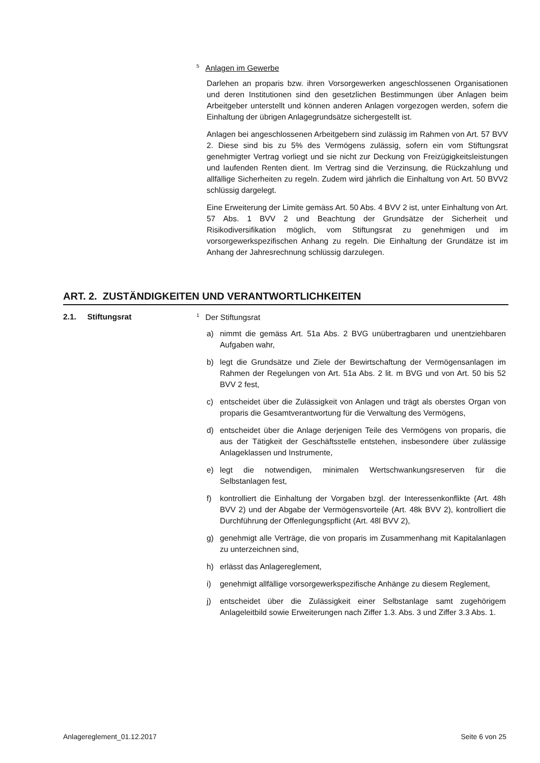<sup>5</sup> Anlagen im Gewerbe
Darlehen an proparis bzw. ihren Vorsorgewerken angeschlossenen Organisationen und deren Institutionen sind den gesetzlichen Bestimmungen über Anlagen beim Arbeitgeber unterstellt und können anderen Anlagen vorgezogen werden, sofern die Einhaltung der übrigen Anlagegrundsätze sichergestellt ist.
Anlagen bei angeschlossenen Arbeitgebern sind zulässig im Rahmen von Art. 57 BVV 2. Diese sind bis zu 5% des Vermögens zulässig, sofern ein vom Stiftungsrat genehmigter Vertrag vorliegt und sie nicht zur Deckung von Freizügigkeitsleistungen und laufenden Renten dient. Im Vertrag sind die Verzinsung, die Rückzahlung und allfällige Sicherheiten zu regeln. Zudem wird jährlich die Einhaltung von Art. 50 BVV2 schlüssig dargelegt.
Eine Erweiterung der Limite gemäss Art. 50 Abs. 4 BVV 2 ist, unter Einhaltung von Art. 57 Abs. 1 BVV 2 und Beachtung der Grundsätze der Sicherheit und Risikodiversifikation möglich, vom Stiftungsrat zu genehmigen und im vorsorgewerkspezifischen Anhang zu regeln. Die Einhaltung der Grundätze ist im Anhang der Jahresrechnung schlüssig darzulegen.
ART. 2. ZUSTÄNDIGKEITEN UND VERANTWORTLICHKEITEN
2.1. Stiftungsrat
<sup>1</sup> Der Stiftungsrat
a) nimmt die gemäss Art. 51a Abs. 2 BVG unübertragbaren und unentziehbaren Aufgaben wahr,
b) legt die Grundsätze und Ziele der Bewirtschaftung der Vermögensanlagen im Rahmen der Regelungen von Art. 51a Abs. 2 lit. m BVG und von Art. 50 bis 52 BVV 2 fest,
c) entscheidet über die Zulässigkeit von Anlagen und trägt als oberstes Organ von proparis die Gesamtverantwortung für die Verwaltung des Vermögens,
d) entscheidet über die Anlage derjenigen Teile des Vermögens von proparis, die aus der Tätigkeit der Geschäftsstelle entstehen, insbesondere über zulässige Anlageklassen und Instrumente,
e) legt die notwendigen, minimalen Wertschwankungsreserven für die Selbstanlagen fest,
f) kontrolliert die Einhaltung der Vorgaben bzgl. der Interessenkonflikte (Art. 48h BVV 2) und der Abgabe der Vermögensvorteile (Art. 48k BVV 2), kontrolliert die Durchführung der Offenlegungspflicht (Art. 48l BVV 2),
g) genehmigt alle Verträge, die von proparis im Zusammenhang mit Kapitalanlagen zu unterzeichnen sind,
h) erlässt das Anlagereglement,
i) genehmigt allfällige vorsorgewerkspezifische Anhänge zu diesem Reglement,
j) entscheidet über die Zulässigkeit einer Selbstanlage samt zugehörigem Anlageleitbild sowie Erweiterungen nach Ziffer 1.3. Abs. 3 und Ziffer 3.3 Abs. 1.
Anlagereglement_01.12.2017 Seite 6 von 25